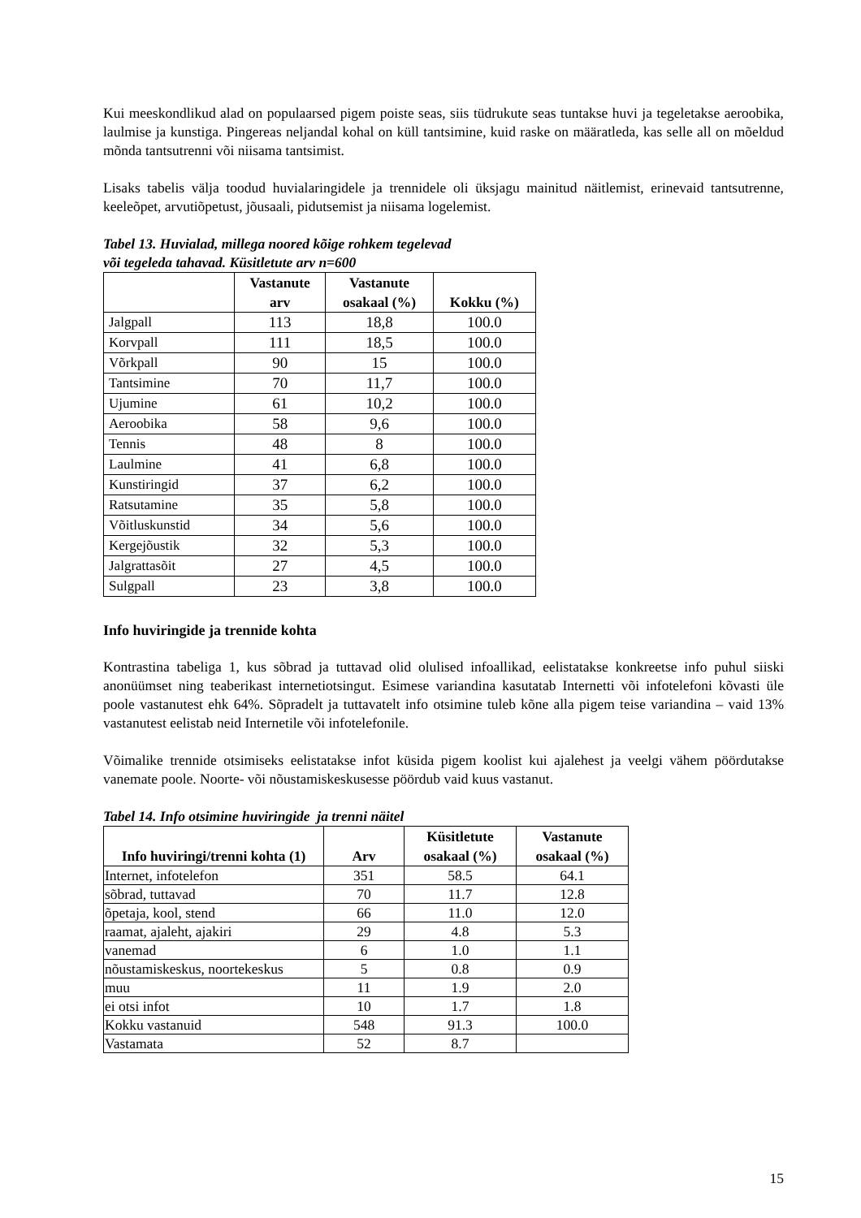Kui meeskondlikud alad on populaarsed pigem poiste seas, siis tüdrukute seas tuntakse huvi ja tegeletakse aeroobika, laulmise ja kunstiga. Pingereas neljandal kohal on küll tantsimine, kuid raske on määratleda, kas selle all on mõeldud mõnda tantsutrenni või niisama tantsimist.
Lisaks tabelis välja toodud huvialaringidele ja trennidele oli üksjagu mainitud näitlemist, erinevaid tantsutrenne, keeleõpet, arvutiõpetust, jõusaali, pidutsemist ja niisama logelemist.
Tabel 13. Huvialad, millega noored kõige rohkem tegelevad
või tegeleda tahavad. Küsitletute arv n=600
| | Vastanute arv | Vastanute osakaal (%) | Kokku (%) |
| --- | --- | --- | --- |
| Jalgpall | 113 | 18,8 | 100.0 |
| Korvpall | 111 | 18,5 | 100.0 |
| Võrkpall | 90 | 15 | 100.0 |
| Tantsimine | 70 | 11,7 | 100.0 |
| Ujumine | 61 | 10,2 | 100.0 |
| Aeroobika | 58 | 9,6 | 100.0 |
| Tennis | 48 | 8 | 100.0 |
| Laulmine | 41 | 6,8 | 100.0 |
| Kunstiringid | 37 | 6,2 | 100.0 |
| Ratsutamine | 35 | 5,8 | 100.0 |
| Võitluskunstid | 34 | 5,6 | 100.0 |
| Kergejõustik | 32 | 5,3 | 100.0 |
| Jalgrattasõit | 27 | 4,5 | 100.0 |
| Sulgpall | 23 | 3,8 | 100.0 |
Info huviringide ja trennide kohta
Kontrastina tabeliga 1, kus sõbrad ja tuttavad olid olulised infoallikad, eelistatakse konkreetse info puhul siiski anonüümset ning teaberikast internetiotsingut. Esimese variandina kasutatab Internetti või infotelefoni kõvasti üle poole vastanutest ehk 64%. Sõpradelt ja tuttavatelt info otsimine tuleb kõne alla pigem teise variandina – vaid 13% vastanutest eelistab neid Internetile või infotelefonile.
Võimalike trennide otsimiseks eelistatakse infot küsida pigem koolist kui ajalehest ja veelgi vähem pöördutakse vanemate poole. Noorte- või nõustamiskeskusesse pöördub vaid kuus vastanut.
Tabel 14. Info otsimine huviringide ja trenni näitel
| Info huviringi/trenni kohta (1) | Arv | Küsitletute osakaal (%) | Vastanute osakaal (%) |
| --- | --- | --- | --- |
| Internet, infotelefon | 351 | 58.5 | 64.1 |
| sõbrad, tuttavad | 70 | 11.7 | 12.8 |
| õpetaja, kool, stend | 66 | 11.0 | 12.0 |
| raamat, ajaleht, ajakiri | 29 | 4.8 | 5.3 |
| vanemad | 6 | 1.0 | 1.1 |
| nõustamiskeskus, noortekeskus | 5 | 0.8 | 0.9 |
| muu | 11 | 1.9 | 2.0 |
| ei otsi infot | 10 | 1.7 | 1.8 |
| Kokku vastanuid | 548 | 91.3 | 100.0 |
| Vastamata | 52 | 8.7 | |
15